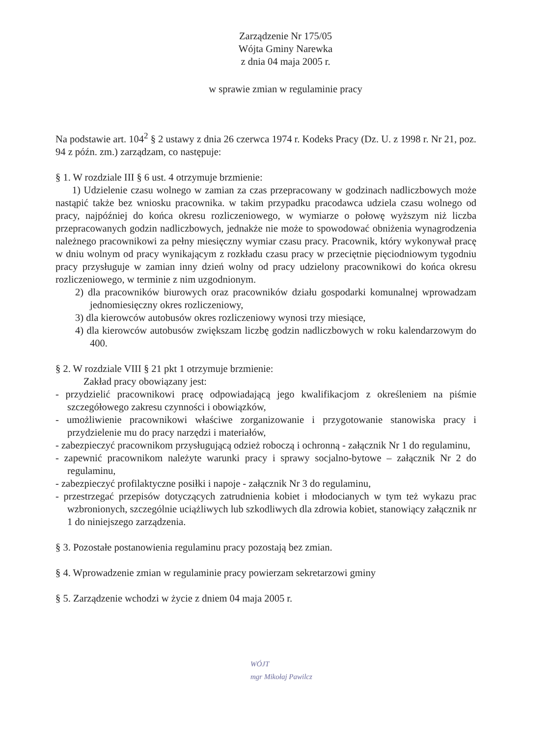Zarządzenie Nr 175/05
Wójta Gminy Narewka
z dnia 04 maja 2005 r.
w sprawie zmian w regulaminie pracy
Na podstawie art. 104<sup>2</sup> § 2 ustawy z dnia 26 czerwca 1974 r. Kodeks Pracy (Dz. U. z 1998 r. Nr 21, poz. 94 z późn. zm.) zarządzam, co następuje:
§ 1. W rozdziale III § 6 ust. 4 otrzymuje brzmienie:
1) Udzielenie czasu wolnego w zamian za czas przepracowany w godzinach nadliczbowych może nastąpić także bez wniosku pracownika. w takim przypadku pracodawca udziela czasu wolnego od pracy, najpóźniej do końca okresu rozliczeniowego, w wymiarze o połowę wyższym niż liczba przepracowanych godzin nadliczbowych, jednakże nie może to spowodować obniżenia wynagrodzenia należnego pracownikowi za pełny miesięczny wymiar czasu pracy. Pracownik, który wykonywał pracę w dniu wolnym od pracy wynikającym z rozkładu czasu pracy w przeciętnie pięciodniowym tygodniu pracy przysługuje w zamian inny dzień wolny od pracy udzielony pracownikowi do końca okresu rozliczeniowego, w terminie z nim uzgodnionym.
2) dla pracowników biurowych oraz pracowników działu gospodarki komunalnej wprowadzam jednomiesięczny okres rozliczeniowy,
3) dla kierowców autobusów okres rozliczeniowy wynosi trzy miesiące,
4) dla kierowców autobusów zwiększam liczbę godzin nadliczbowych w roku kalendarzowym do 400.
§ 2. W rozdziale VIII § 21 pkt 1 otrzymuje brzmienie:
Zakład pracy obowiązany jest:
- przydzielić pracownikowi pracę odpowiadającą jego kwalifikacjom z określeniem na piśmie szczegółowego zakresu czynności i obowiązków,
- umożliwienie pracownikowi właściwe zorganizowanie i przygotowanie stanowiska pracy i przydzielenie mu do pracy narzędzi i materiałów,
- zabezpieczyć pracownikom przysługującą odzież roboczą i ochronną - załącznik Nr 1 do regulaminu,
- zapewnić pracownikom należyte warunki pracy i sprawy socjalno-bytowe – załącznik Nr 2 do regulaminu,
- zabezpieczyć profilaktyczne posiłki i napoje - załącznik Nr 3 do regulaminu,
- przestrzegać przepisów dotyczących zatrudnienia kobiet i młodocianych w tym też wykazu prac wzbronionych, szczególnie uciążliwych lub szkodliwych dla zdrowia kobiet, stanowiący załącznik nr 1 do niniejszego zarządzenia.
§ 3. Pozostałe postanowienia regulaminu pracy pozostają bez zmian.
§ 4. Wprowadzenie zmian w regulaminie pracy powierzam sekretarzowi gminy
§ 5. Zarządzenie wchodzi w życie z dniem 04 maja 2005 r.
WÓJT
mgr Mikołaj Pawilcz